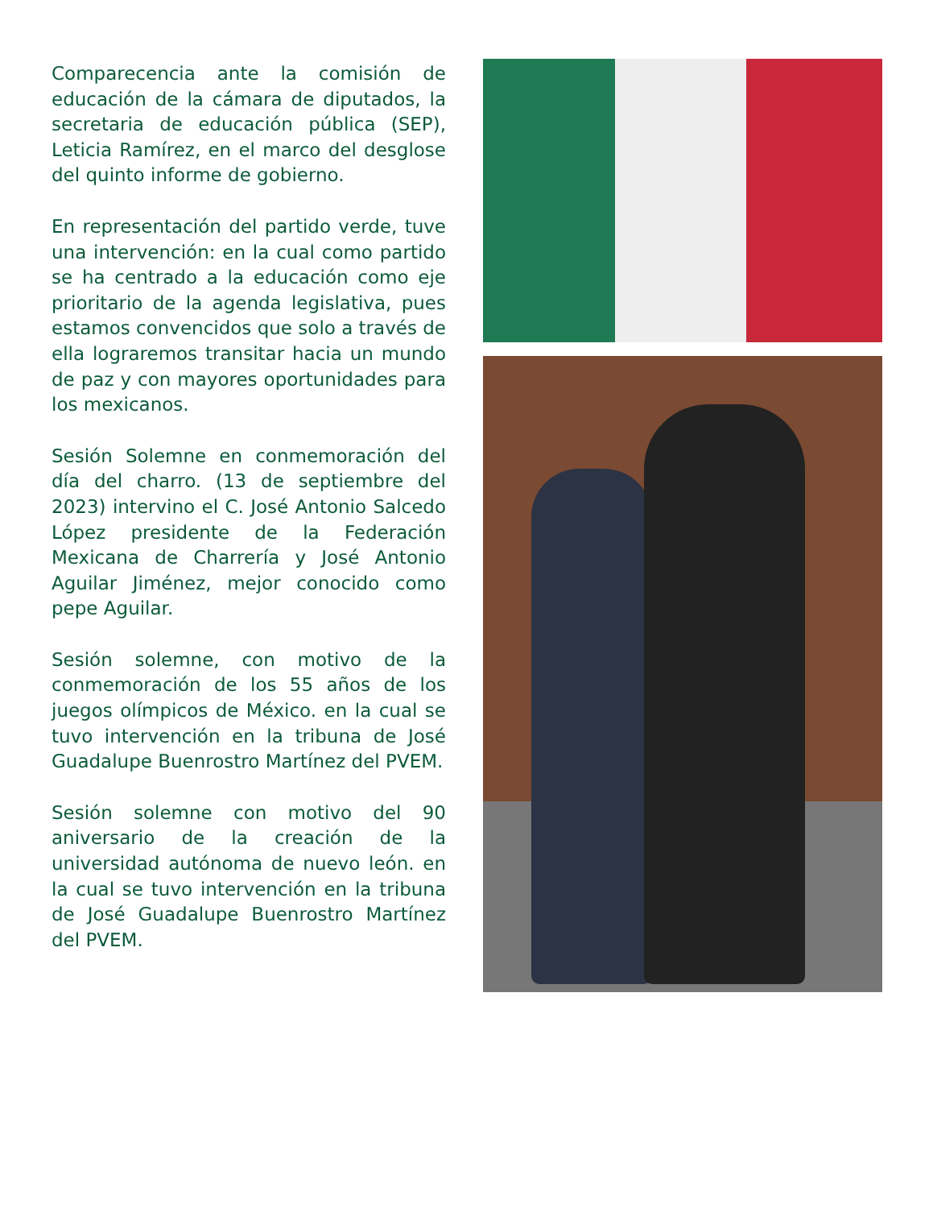Comparecencia ante la comisión de educación de la cámara de diputados, la secretaria de educación pública (SEP), Leticia Ramírez, en el marco del desglose del quinto informe de gobierno.
En representación del partido verde, tuve una intervención: en la cual como partido se ha centrado a la educación como eje prioritario de la agenda legislativa, pues estamos convencidos que solo a través de ella lograremos transitar hacia un mundo de paz y con mayores oportunidades para los mexicanos.
Sesión Solemne en conmemoración del día del charro. (13 de septiembre del 2023) intervino el C. José Antonio Salcedo López presidente de la Federación Mexicana de Charrería y José Antonio Aguilar Jiménez, mejor conocido como pepe Aguilar.
Sesión solemne, con motivo de la conmemoración de los 55 años de los juegos olímpicos de México. en la cual se tuvo intervención en la tribuna de José Guadalupe Buenrostro Martínez del PVEM.
Sesión solemne con motivo del 90 aniversario de la creación de la universidad autónoma de nuevo león. en la cual se tuvo intervención en la tribuna de José Guadalupe Buenrostro Martínez del PVEM.